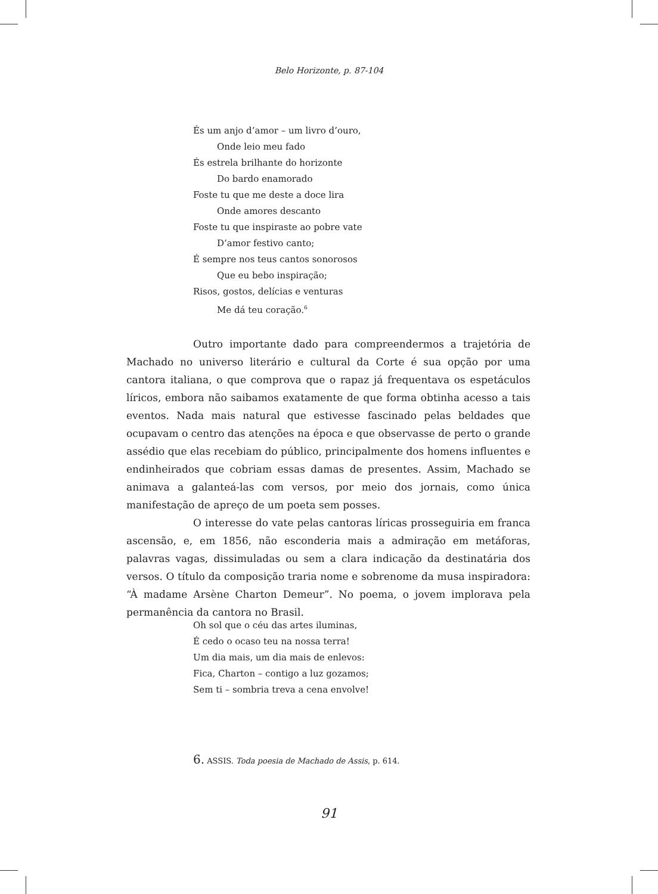Belo Horizonte, p. 87-104
És um anjo d’amor – um livro d’ouro,
Onde leio meu fado
És estrela brilhante do horizonte
Do bardo enamorado
Foste tu que me deste a doce lira
Onde amores descanto
Foste tu que inspiraste ao pobre vate
D’amor festivo canto;
É sempre nos teus cantos sonorosos
Que eu bebo inspiração;
Risos, gostos, delícias e venturas
Me dá teu coração.<sup>6</sup>
Outro importante dado para compreendermos a trajetória de Machado no universo literário e cultural da Corte é sua opção por uma cantora italiana, o que comprova que o rapaz já frequentava os espetáculos líricos, embora não saibamos exatamente de que forma obtinha acesso a tais eventos. Nada mais natural que estivesse fascinado pelas beldades que ocupavam o centro das atenções na época e que observasse de perto o grande assédio que elas recebiam do público, principalmente dos homens influentes e endinheirados que cobriam essas damas de presentes. Assim, Machado se animava a galanteá-las com versos, por meio dos jornais, como única manifestação de apreço de um poeta sem posses.
O interesse do vate pelas cantoras líricas prosseguiria em franca ascensão, e, em 1856, não esconderia mais a admiração em metáforas, palavras vagas, dissimuladas ou sem a clara indicação da destinatária dos versos. O título da composição traria nome e sobrenome da musa inspiradora: “À madame Arsène Charton Demeur”. No poema, o jovem implorava pela permanência da cantora no Brasil.
Oh sol que o céu das artes iluminas,
É cedo o ocaso teu na nossa terra!
Um dia mais, um dia mais de enlevos:
Fica, Charton – contigo a luz gozamos;
Sem ti – sombria treva a cena envolve!
6. ASSIS. Toda poesia de Machado de Assis, p. 614.
91